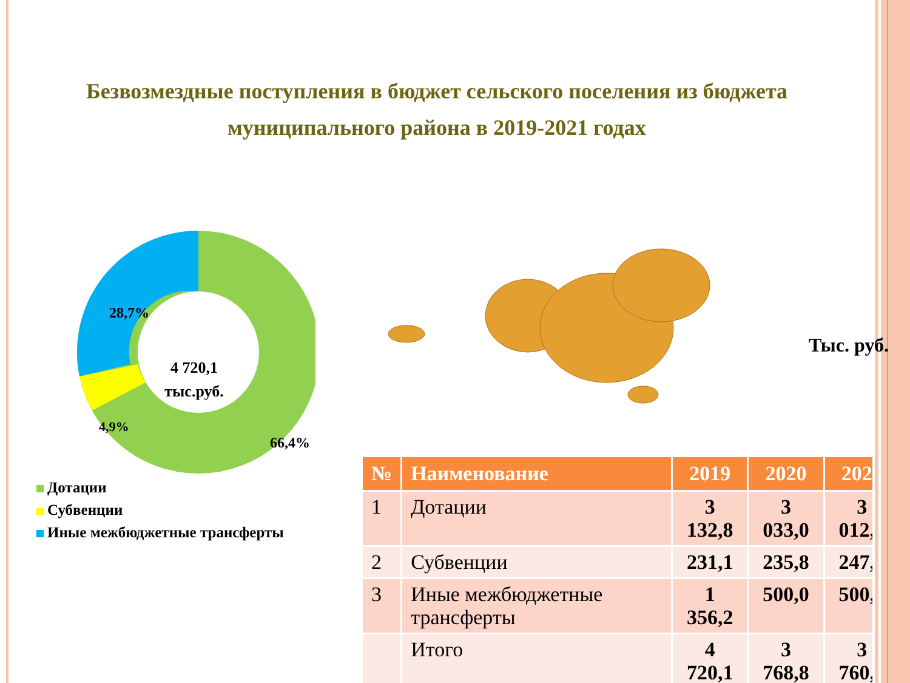Безвозмездные поступления в бюджет сельского поселения из бюджета муниципального района в 2019-2021 годах
28,7%
4,9%
66,4%
4 720,1
тыс.руб.
Дотации
Субвенции
Иные межбюджетные трансферты
Тыс. руб.
| № | Наименование | 2019 | 2020 | 2021 |
| --- | --- | --- | --- | --- |
| 1 | Дотации | 3 132,8 | 3 033,0 | 3 012,8 |
| 2 | Субвенции | 231,1 | 235,8 | 247,7 |
| 3 | Иные межбюджетные трансферты | 1 356,2 | 500,0 | 500,0 |
| | Итого | 4 720,1 | 3 768,8 | 3 760,5 |